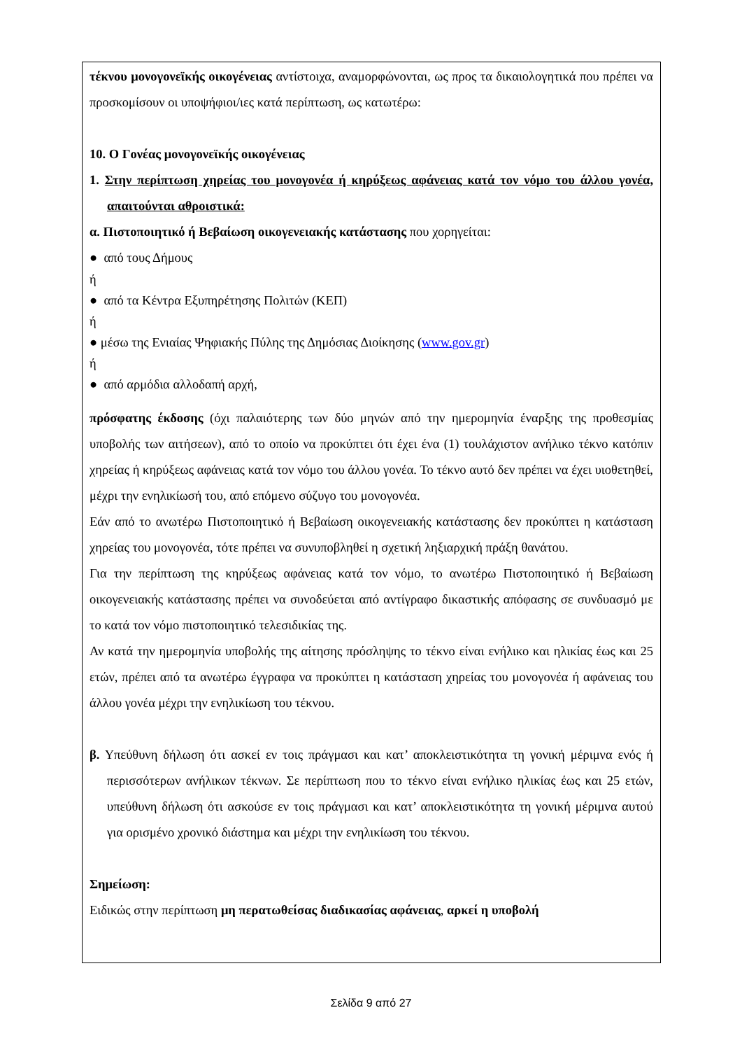τέκνου μονογονεϊκής οικογένειας αντίστοιχα, αναμορφώνονται, ως προς τα δικαιολογητικά που πρέπει να προσκομίσουν οι υποψήφιοι/ιες κατά περίπτωση, ως κατωτέρω:
10. Ο Γονέας μονογονεϊκής οικογένειας
1. Στην περίπτωση χηρείας του μονογονέα ή κηρύξεως αφάνειας κατά τον νόμο του άλλου γονέα, απαιτούνται αθροιστικά:
α. Πιστοποιητικό ή Βεβαίωση οικογενειακής κατάστασης που χορηγείται:
● από τους Δήμους
ή
● από τα Κέντρα Εξυπηρέτησης Πολιτών (ΚΕΠ)
ή
● μέσω της Ενιαίας Ψηφιακής Πύλης της Δημόσιας Διοίκησης (www.gov.gr)
ή
● από αρμόδια αλλοδαπή αρχή,
πρόσφατης έκδοσης (όχι παλαιότερης των δύο μηνών από την ημερομηνία έναρξης της προθεσμίας υποβολής των αιτήσεων), από το οποίο να προκύπτει ότι έχει ένα (1) τουλάχιστον ανήλικο τέκνο κατόπιν χηρείας ή κηρύξεως αφάνειας κατά τον νόμο του άλλου γονέα. Το τέκνο αυτό δεν πρέπει να έχει υιοθετηθεί, μέχρι την ενηλικίωσή του, από επόμενο σύζυγο του μονογονέα.
Εάν από το ανωτέρω Πιστοποιητικό ή Βεβαίωση οικογενειακής κατάστασης δεν προκύπτει η κατάσταση χηρείας του μονογονέα, τότε πρέπει να συνυποβληθεί η σχετική ληξιαρχική πράξη θανάτου.
Για την περίπτωση της κηρύξεως αφάνειας κατά τον νόμο, το ανωτέρω Πιστοποιητικό ή Βεβαίωση οικογενειακής κατάστασης πρέπει να συνοδεύεται από αντίγραφο δικαστικής απόφασης σε συνδυασμό με το κατά τον νόμο πιστοποιητικό τελεσιδικίας της.
Αν κατά την ημερομηνία υποβολής της αίτησης πρόσληψης το τέκνο είναι ενήλικο και ηλικίας έως και 25 ετών, πρέπει από τα ανωτέρω έγγραφα να προκύπτει η κατάσταση χηρείας του μονογονέα ή αφάνειας του άλλου γονέα μέχρι την ενηλικίωση του τέκνου.
β. Υπεύθυνη δήλωση ότι ασκεί εν τοις πράγμασι και κατ’ αποκλειστικότητα τη γονική μέριμνα ενός ή περισσότερων ανήλικων τέκνων. Σε περίπτωση που το τέκνο είναι ενήλικο ηλικίας έως και 25 ετών, υπεύθυνη δήλωση ότι ασκούσε εν τοις πράγμασι και κατ’ αποκλειστικότητα τη γονική μέριμνα αυτού για ορισμένο χρονικό διάστημα και μέχρι την ενηλικίωση του τέκνου.
Σημείωση:
Ειδικώς στην περίπτωση μη περατωθείσας διαδικασίας αφάνειας, αρκεί η υποβολή
Σελίδα 9 από 27